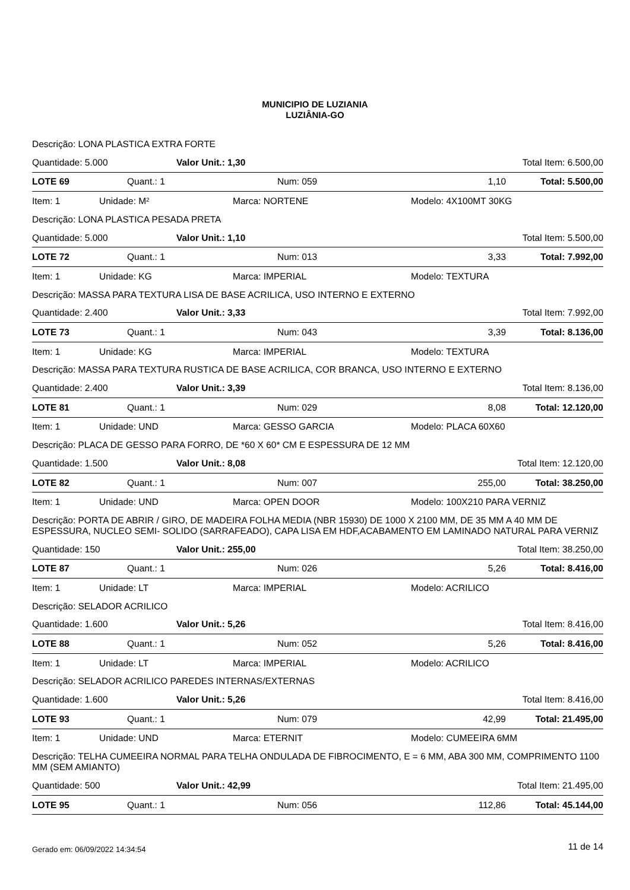MUNICIPIO DE LUZIANIA
LUZIÂNIA-GO
Descrição: LONA PLASTICA EXTRA FORTE
Quantidade: 5.000 Valor Unit.: 1,30 Total Item: 6.500,00
LOTE 69 Quant.: 1 Num: 059 1,10 Total: 5.500,00
Item: 1 Unidade: M² Marca: NORTENE Modelo: 4X100MT 30KG
Descrição: LONA PLASTICA PESADA PRETA
Quantidade: 5.000 Valor Unit.: 1,10 Total Item: 5.500,00
LOTE 72 Quant.: 1 Num: 013 3,33 Total: 7.992,00
Item: 1 Unidade: KG Marca: IMPERIAL Modelo: TEXTURA
Descrição: MASSA PARA TEXTURA LISA DE BASE ACRILICA, USO INTERNO E EXTERNO
Quantidade: 2.400 Valor Unit.: 3,33 Total Item: 7.992,00
LOTE 73 Quant.: 1 Num: 043 3,39 Total: 8.136,00
Item: 1 Unidade: KG Marca: IMPERIAL Modelo: TEXTURA
Descrição: MASSA PARA TEXTURA RUSTICA DE BASE ACRILICA, COR BRANCA, USO INTERNO E EXTERNO
Quantidade: 2.400 Valor Unit.: 3,39 Total Item: 8.136,00
LOTE 81 Quant.: 1 Num: 029 8,08 Total: 12.120,00
Item: 1 Unidade: UND Marca: GESSO GARCIA Modelo: PLACA 60X60
Descrição: PLACA DE GESSO PARA FORRO, DE *60 X 60* CM E ESPESSURA DE 12 MM
Quantidade: 1.500 Valor Unit.: 8,08 Total Item: 12.120,00
LOTE 82 Quant.: 1 Num: 007 255,00 Total: 38.250,00
Item: 1 Unidade: UND Marca: OPEN DOOR Modelo: 100X210 PARA VERNIZ
Descrição: PORTA DE ABRIR / GIRO, DE MADEIRA FOLHA MEDIA (NBR 15930) DE 1000 X 2100 MM, DE 35 MM A 40 MM DE ESPESSURA, NUCLEO SEMI- SOLIDO (SARRAFEADO), CAPA LISA EM HDF,ACABAMENTO EM LAMINADO NATURAL PARA VERNIZ
Quantidade: 150 Valor Unit.: 255,00 Total Item: 38.250,00
LOTE 87 Quant.: 1 Num: 026 5,26 Total: 8.416,00
Item: 1 Unidade: LT Marca: IMPERIAL Modelo: ACRILICO
Descrição: SELADOR ACRILICO
Quantidade: 1.600 Valor Unit.: 5,26 Total Item: 8.416,00
LOTE 88 Quant.: 1 Num: 052 5,26 Total: 8.416,00
Item: 1 Unidade: LT Marca: IMPERIAL Modelo: ACRILICO
Descrição: SELADOR ACRILICO PAREDES INTERNAS/EXTERNAS
Quantidade: 1.600 Valor Unit.: 5,26 Total Item: 8.416,00
LOTE 93 Quant.: 1 Num: 079 42,99 Total: 21.495,00
Item: 1 Unidade: UND Marca: ETERNIT Modelo: CUMEEIRA 6MM
Descrição: TELHA CUMEEIRA NORMAL PARA TELHA ONDULADA DE FIBROCIMENTO, E = 6 MM, ABA 300 MM, COMPRIMENTO 1100 MM (SEM AMIANTO)
Quantidade: 500 Valor Unit.: 42,99 Total Item: 21.495,00
LOTE 95 Quant.: 1 Num: 056 112,86 Total: 45.144,00
Gerado em: 06/09/2022 14:34:54 11 de 14